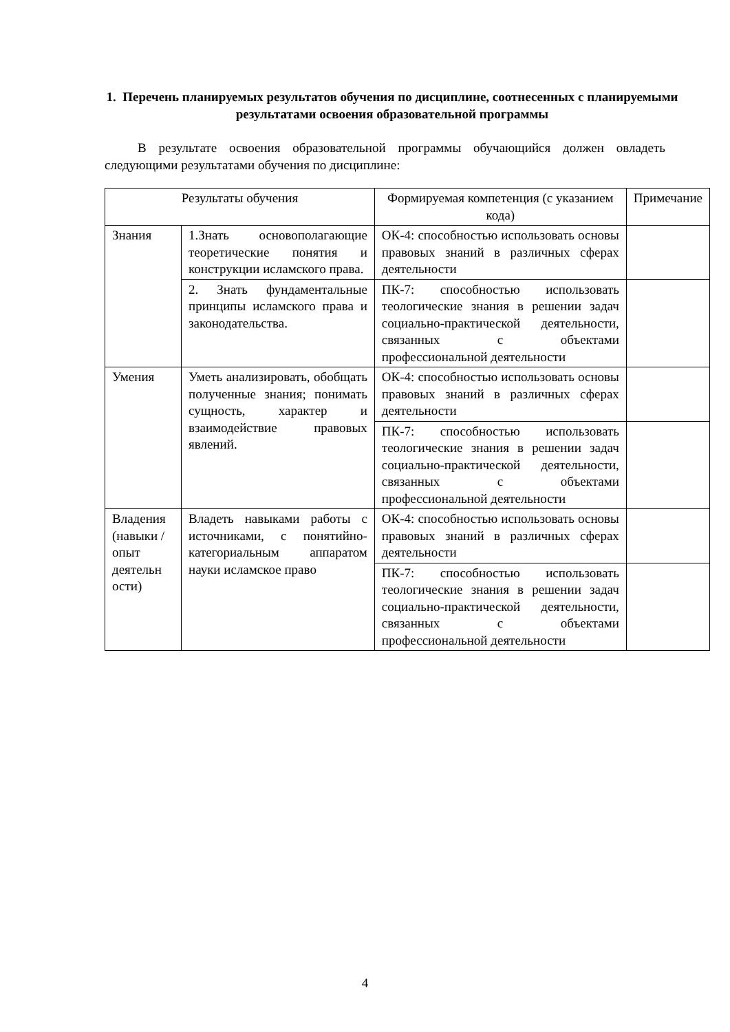1. Перечень планируемых результатов обучения по дисциплине, соотнесенных с планируемыми результатами освоения образовательной программы
В результате освоения образовательной программы обучающийся должен овладеть следующими результатами обучения по дисциплине:
| Результаты обучения | | Формируемая компетенция (с указанием кода) | Примечание |
| --- | --- | --- | --- |
| Знания | 1.Знать основополагающие теоретические понятия и конструкции исламского права. | ОК-4: способностью использовать основы правовых знаний в различных сферах деятельности | |
| | 2. Знать фундаментальные принципы исламского права и законодательства. | ПК-7: способностью использовать теологические знания в решении задач социально-практической деятельности, связанных с объектами профессиональной деятельности | |
| Умения | Уметь анализировать, обобщать полученные знания; понимать сущность, характер и взаимодействие правовых явлений. | ОК-4: способностью использовать основы правовых знаний в различных сферах деятельности | |
| | | ПК-7: способностью использовать теологические знания в решении задач социально-практической деятельности, связанных с объектами профессиональной деятельности | |
| Владения (навыки / опыт деятельн ости) | Владеть навыками работы с источниками, с понятийно-категориальным аппаратом науки исламское право | ОК-4: способностью использовать основы правовых знаний в различных сферах деятельности | |
| | | ПК-7: способностью использовать теологические знания в решении задач социально-практической деятельности, связанных с объектами профессиональной деятельности | |
4